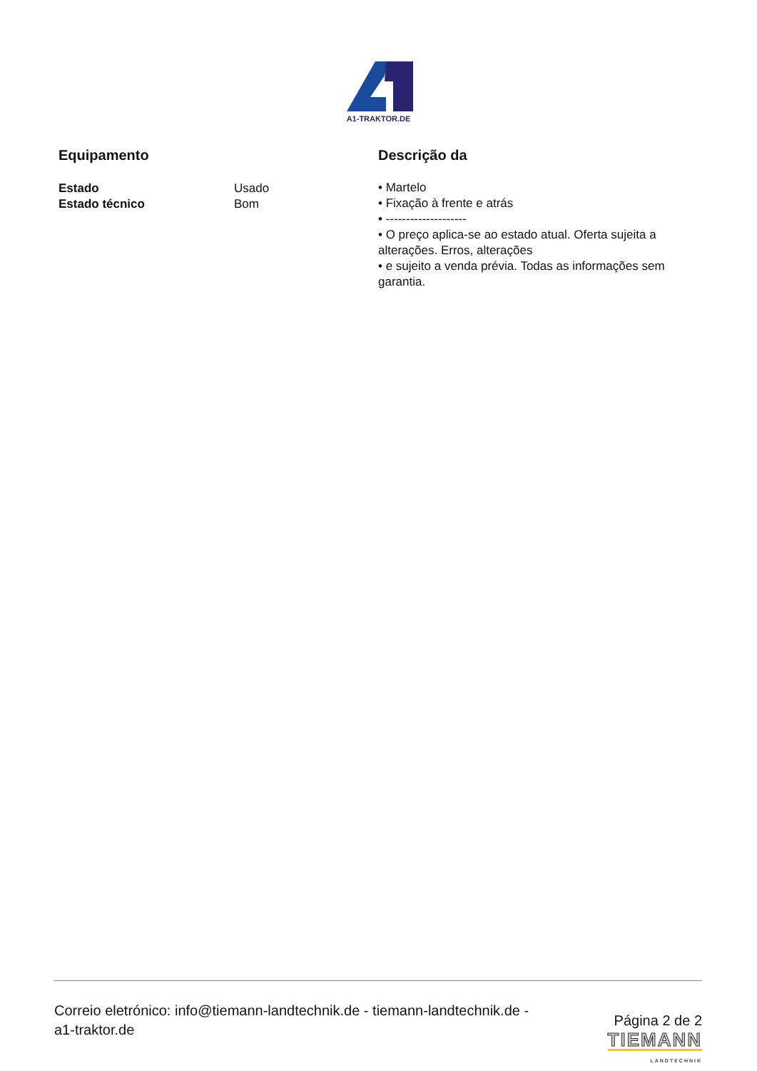A1-TRAKTOR.DE
Equipamento
| Estado | Usado |
| Estado técnico | Bom |
Descrição da
• Martelo
• Fixação à frente e atrás
• --------------------
• O preço aplica-se ao estado atual. Oferta sujeita a alterações. Erros, alterações
• e sujeito a venda prévia. Todas as informações sem garantia.
Correio eletrónico: info@tiemann-landtechnik.de - tiemann-landtechnik.de -
a1-traktor.de
Página 2 de 2
TIEMANN
LANDTECHNIK